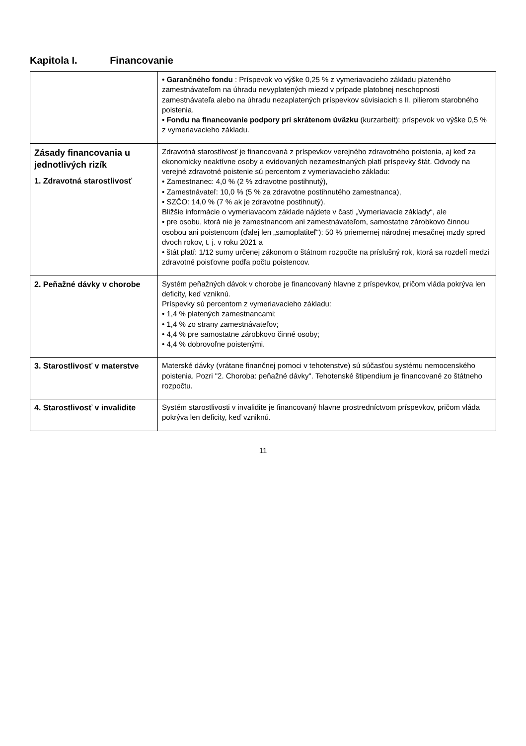Kapitola I. Financovanie
| | • Garančného fondu : Príspevok vo výške 0,25 % z vymeriavacieho základu plateného zamestnávateľom na úhradu nevyplatených miezd v prípade platobnej neschopnosti zamestnávateľa alebo na úhradu nezaplatených príspevkov súvisiacich s II. pilierom starobného poistenia. • Fondu na financovanie podpory pri skrátenom úväzku (kurzarbeit): príspevok vo výške 0,5 % z vymeriavacieho základu. |
| Zásady financovania u jednotlivých rizík 1. Zdravotná starostlivosť | Zdravotná starostlivosť je financovaná z príspevkov verejného zdravotného poistenia, aj keď za ekonomicky neaktívne osoby a evidovaných nezamestnaných platí príspevky štát. Odvody na verejné zdravotné poistenie sú percentom z vymeriavacieho základu: • Zamestnanec: 4,0 % (2 % zdravotne postihnutý), • Zamestnávateľ: 10,0 % (5 % za zdravotne postihnutého zamestnanca), • SZČO: 14,0 % (7 % ak je zdravotne postihnutý). Bližšie informácie o vymeriavacom základe nájdete v časti „Vymeriavacie základy“, ale • pre osobu, ktorá nie je zamestnancom ani zamestnávateľom, samostatne zárobkovo činnou osobou ani poistencom (ďalej len „samoplatiteľ“): 50 % priemernej národnej mesačnej mzdy spred dvoch rokov, t. j. v roku 2021 a • štát platí: 1/12 sumy určenej zákonom o štátnom rozpočte na príslušný rok, ktorá sa rozdelí medzi zdravotné poisťovne podľa počtu poistencov. |
| 2. Peňažné dávky v chorobe | Systém peňažných dávok v chorobe je financovaný hlavne z príspevkov, pričom vláda pokrýva len deficity, keď vzniknú. Príspevky sú percentom z vymeriavacieho základu: • 1,4 % platených zamestnancami; • 1,4 % zo strany zamestnávateľov; • 4,4 % pre samostatne zárobkovo činné osoby; • 4,4 % dobrovoľne poistenými. |
| 3. Starostlivosť v materstve | Materské dávky (vrátane finančnej pomoci v tehotenstve) sú súčasťou systému nemocenského poistenia. Pozri "2. Choroba: peňažné dávky". Tehotenské štipendium je financované zo štátneho rozpočtu. |
| 4. Starostlivosť v invalidite | Systém starostlivosti v invalidite je financovaný hlavne prostredníctvom príspevkov, pričom vláda pokrýva len deficity, keď vzniknú. |
11